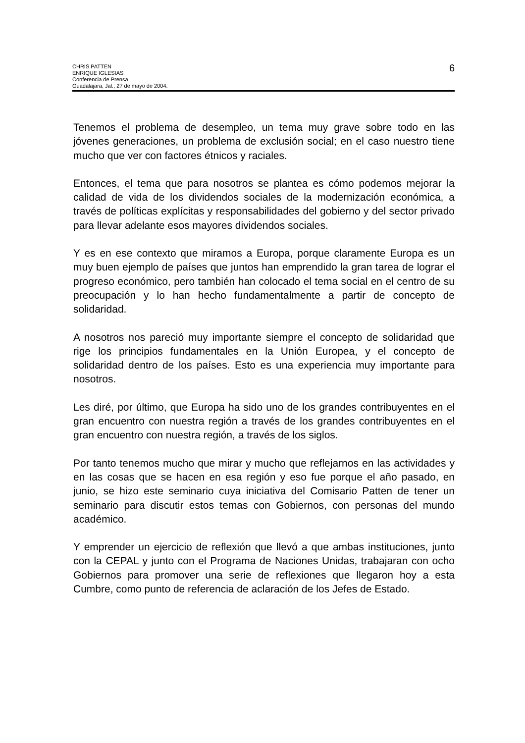CHRIS PATTEN
ENRIQUE IGLESIAS
Conferencia de Prensa
Guadalajara, Jal., 27 de mayo de 2004.
6
Tenemos el problema de desempleo, un tema muy grave sobre todo en las jóvenes generaciones, un problema de exclusión social; en el caso nuestro tiene mucho que ver con factores étnicos y raciales.
Entonces, el tema que para nosotros se plantea es cómo podemos mejorar la calidad de vida de los dividendos sociales de la modernización económica, a través de políticas explícitas y responsabilidades del gobierno y del sector privado para llevar adelante esos mayores dividendos sociales.
Y es en ese contexto que miramos a Europa, porque claramente Europa es un muy buen ejemplo de países que juntos han emprendido la gran tarea de lograr el progreso económico, pero también han colocado el tema social en el centro de su preocupación y lo han hecho fundamentalmente a partir de concepto de solidaridad.
A nosotros nos pareció muy importante siempre el concepto de solidaridad que rige los principios fundamentales en la Unión Europea, y el concepto de solidaridad dentro de los países. Esto es una experiencia muy importante para nosotros.
Les diré, por último, que Europa ha sido uno de los grandes contribuyentes en el gran encuentro con nuestra región a través de los grandes contribuyentes en el gran encuentro con nuestra región, a través de los siglos.
Por tanto tenemos mucho que mirar y mucho que reflejarnos en las actividades y en las cosas que se hacen en esa región y eso fue porque el año pasado, en junio, se hizo este seminario cuya iniciativa del Comisario Patten de tener un seminario para discutir estos temas con Gobiernos, con personas del mundo académico.
Y emprender un ejercicio de reflexión que llevó a que ambas instituciones, junto con la CEPAL y junto con el Programa de Naciones Unidas, trabajaran con ocho Gobiernos para promover una serie de reflexiones que llegaron hoy a esta Cumbre, como punto de referencia de aclaración de los Jefes de Estado.